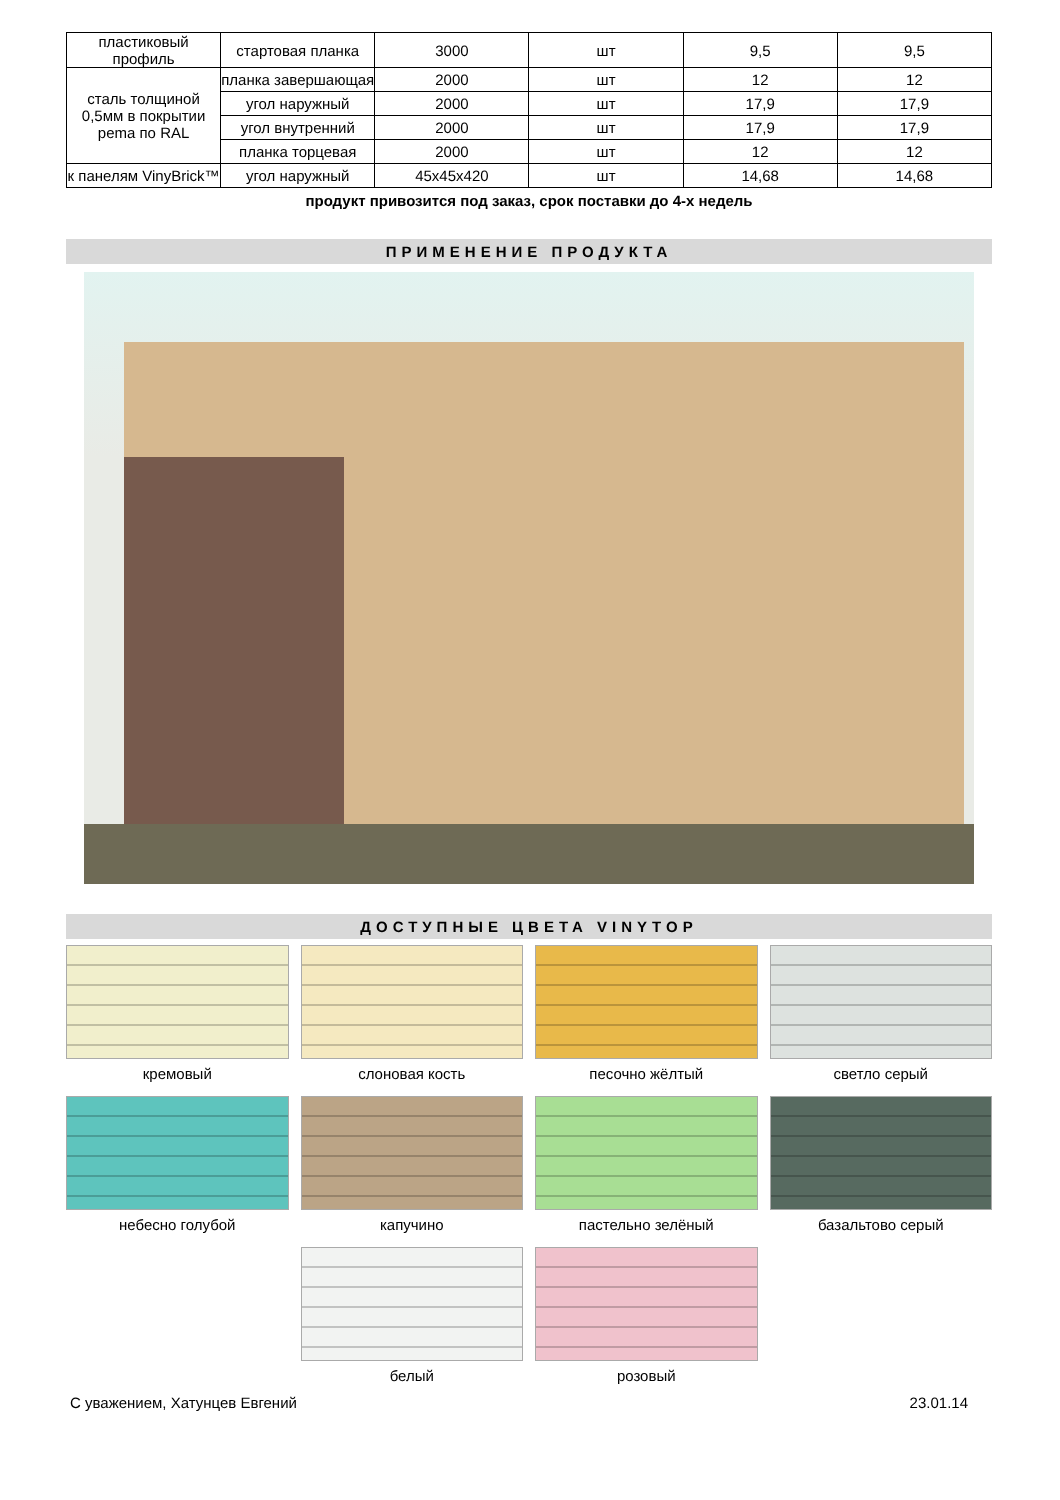| пластиковый профиль | стартовая планка | 3000 | шт | 9,5 | 9,5 |
| сталь толщиной 0,5мм в покрытии pema по RAL | планка завершающая | 2000 | шт | 12 | 12 |
| | угол наружный | 2000 | шт | 17,9 | 17,9 |
| | угол внутренний | 2000 | шт | 17,9 | 17,9 |
| | планка торцевая | 2000 | шт | 12 | 12 |
| к панелям VinyBrick™ | угол наружный | 45x45x420 | шт | 14,68 | 14,68 |
продукт привозится под заказ, срок поставки до 4-х недель
ПРИМЕНЕНИЕ ПРОДУКТА
ДОСТУПНЫЕ ЦВЕТА VINYTOP
кремовый
слоновая кость
песочно жёлтый
светло серый
небесно голубой
капучино
пастельно зелёный
базальтово серый
белый
розовый
С уважением, Хатунцев Евгений 23.01.14